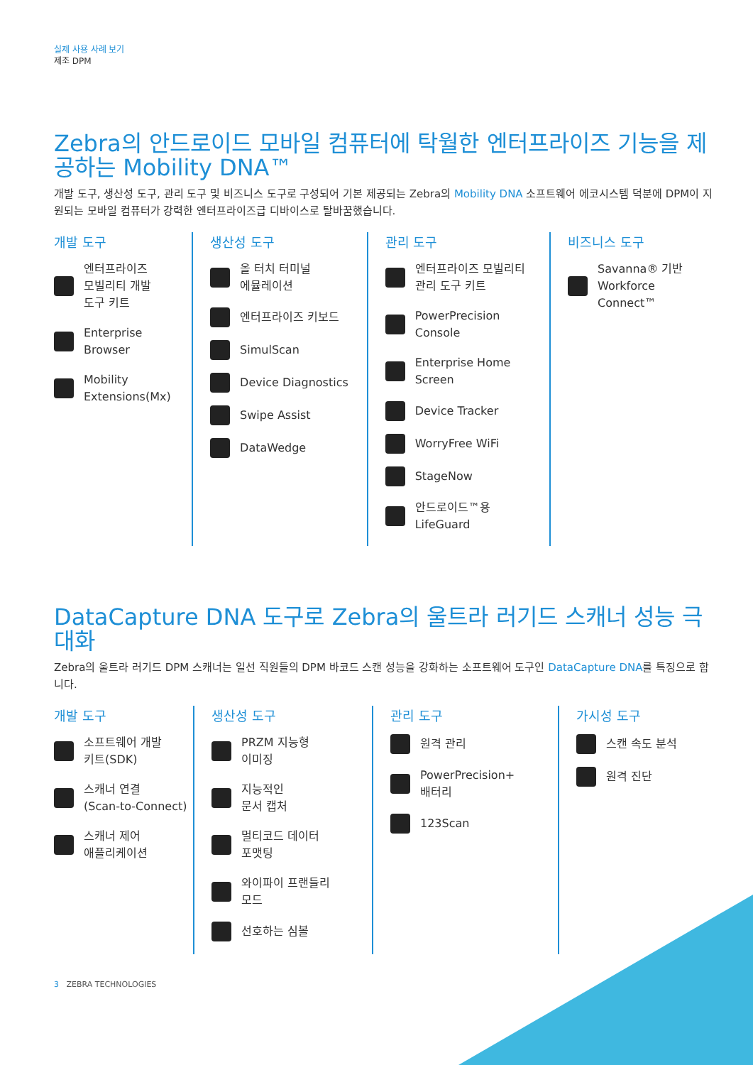실제 사용 사례 보기
제조 DPM
Zebra의 안드로이드 모바일 컴퓨터에 탁월한 엔터프라이즈 기능을 제공하는 Mobility DNA™
개발 도구, 생산성 도구, 관리 도구 및 비즈니스 도구로 구성되어 기본 제공되는 Zebra의 Mobility DNA 소프트웨어 에코시스템 덕분에 DPM이 지원되는 모바일 컴퓨터가 강력한 엔터프라이즈급 디바이스로 탈바꿈했습니다.
개발 도구
엔터프라이즈
모빌리티 개발
도구 키트
Enterprise
Browser
Mobility
Extensions(Mx)
생산성 도구
올 터치 터미널
에뮬레이션
엔터프라이즈 키보드
SimulScan
Device Diagnostics
Swipe Assist
DataWedge
관리 도구
엔터프라이즈 모빌리티
관리 도구 키트
PowerPrecision
Console
Enterprise Home
Screen
Device Tracker
WorryFree WiFi
StageNow
안드로이드™용
LifeGuard
비즈니스 도구
Savanna® 기반
Workforce Connect™
DataCapture DNA 도구로 Zebra의 울트라 러기드 스캐너 성능 극대화
Zebra의 울트라 러기드 DPM 스캐너는 일선 직원들의 DPM 바코드 스캔 성능을 강화하는 소프트웨어 도구인 DataCapture DNA를 특징으로 합니다.
개발 도구
소프트웨어 개발
키트(SDK)
스캐너 연결
(Scan-to-Connect)
스캐너 제어
애플리케이션
생산성 도구
PRZM 지능형
이미징
지능적인
문서 캡처
멀티코드 데이터
포맷팅
와이파이 프랜들리
모드
선호하는 심볼
관리 도구
원격 관리
PowerPrecision+
배터리
123Scan
가시성 도구
스캔 속도 분석
원격 진단
3 ZEBRA TECHNOLOGIES